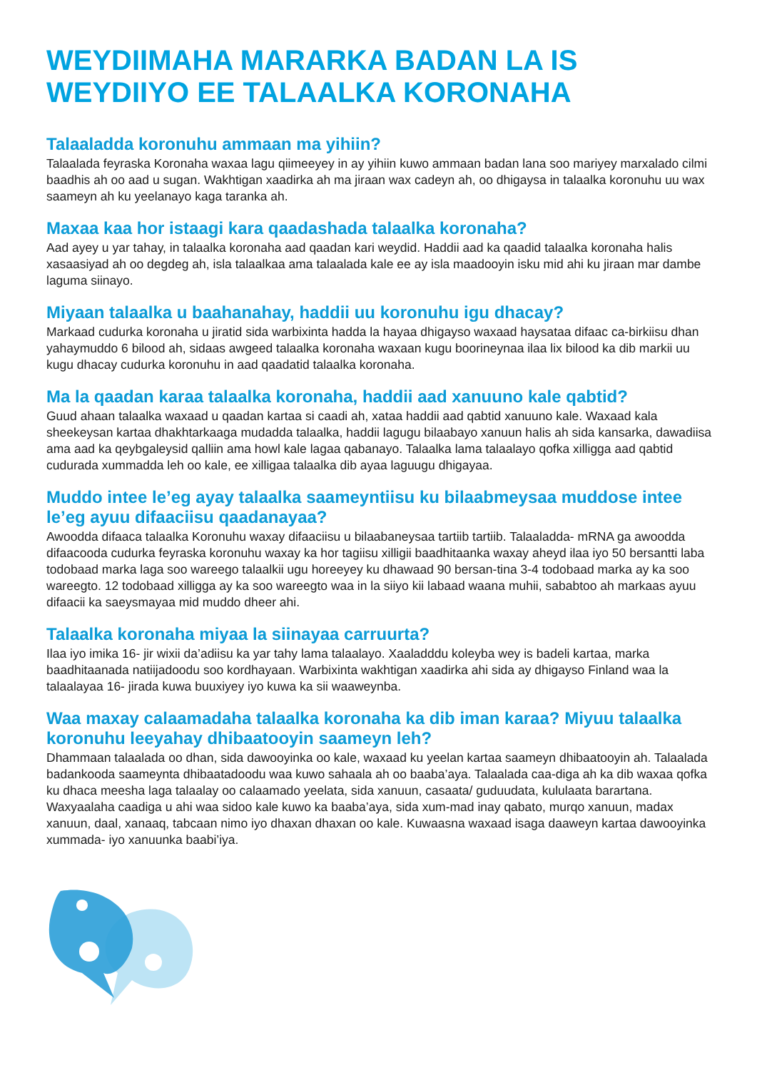WEYDIIMAHA MARARKA BADAN LA IS WEYDIIYO EE TALAALKA KORONAHA
Talaaladda koronuhu ammaan ma yihiin?
Talaalada feyraska Koronaha waxaa lagu qiimeeyey in ay yihiin kuwo ammaan badan lana soo mariyey marxalado cilmi baadhis ah oo aad u sugan. Wakhtigan xaadirka ah ma jiraan wax cadeyn ah, oo dhigaysa in talaalka koronuhu uu wax saameyn ah ku yeelanayo kaga taranka ah.
Maxaa kaa hor istaagi kara qaadashada talaalka koronaha?
Aad ayey u yar tahay, in talaalka koronaha aad qaadan kari weydid. Haddii aad ka qaadid talaalka koronaha halis xasaasiyad ah oo degdeg ah, isla talaalkaa ama talaalada kale ee ay isla maadooyin isku mid ahi ku jiraan mar dambe laguma siinayo.
Miyaan talaalka u baahanahay, haddii uu koronuhu igu dhacay?
Markaad cudurka koronaha u jiratid sida warbixinta hadda la hayaa dhigayso waxaad haysataa difaac ca-birkiisu dhan yahaymuddo 6 bilood ah, sidaas awgeed talaalka koronaha waxaan kugu boorineynaa ilaa lix bilood ka dib markii uu kugu dhacay cudurka koronuhu in aad qaadatid talaalka koronaha.
Ma la qaadan karaa talaalka koronaha, haddii aad xanuuno kale qabtid?
Guud ahaan talaalka waxaad u qaadan kartaa si caadi ah, xataa haddii aad qabtid xanuuno kale. Waxaad kala sheekeysan kartaa dhakhtarkaaga mudadda talaalka, haddii lagugu bilaabayo xanuun halis ah sida kansarka, dawadiisa ama aad ka qeybgaleysid qalliin ama howl kale lagaa qabanayo. Talaalka lama talaalayo qofka xilligga aad qabtid cudurada xummadda leh oo kale, ee xilligaa talaalka dib ayaa laguugu dhigayaa.
Muddo intee le’eg ayay talaalka saameyntiisu ku bilaabmeysaa muddose intee le’eg ayuu difaaciisu qaadanayaa?
Awoodda difaaca talaalka Koronuhu waxay difaaciisu u bilaabaneysaa tartiib tartiib. Talaaladda- mRNA ga awoodda difaacooda cudurka feyraska koronuhu waxay ka hor tagiisu xilligii baadhitaanka waxay aheyd ilaa iyo 50 bersantti laba todobaad marka laga soo wareego talaalkii ugu horeeyey ku dhawaad 90 bersan-tina 3-4 todobaad marka ay ka soo wareegto. 12 todobaad xilligga ay ka soo wareegto waa in la siiyo kii labaad waana muhii, sababtoo ah markaas ayuu difaacii ka saeysmayaa mid muddo dheer ahi.
Talaalka koronaha miyaa la siinayaa carruurta?
Ilaa iyo imika 16- jir wixii da’adiisu ka yar tahy lama talaalayo. Xaaladddu koleyba wey is badeli kartaa, marka baadhitaanada natiijadoodu soo kordhayaan. Warbixinta wakhtigan xaadirka ahi sida ay dhigayso Finland waa la talaalayaa 16- jirada kuwa buuxiyey iyo kuwa ka sii waaweynba.
Waa maxay calaamadaha talaalka koronaha ka dib iman karaa? Miyuu talaalka koronuhu leeyahay dhibaatooyin saameyn leh?
Dhammaan talaalada oo dhan, sida dawooyinka oo kale, waxaad ku yeelan kartaa saameyn dhibaatooyin ah. Talaalada badankooda saameynta dhibaatadoodu waa kuwo sahaala ah oo baaba’aya. Talaalada caa-diga ah ka dib waxaa qofka ku dhaca meesha laga talaalay oo calaamado yeelata, sida xanuun, casaata/ guduudata, kululaata barartana. Waxyaalaha caadiga u ahi waa sidoo kale kuwo ka baaba’aya, sida xum-mad inay qabato, murqo xanuun, madax xanuun, daal, xanaaq, tabcaan nimo iyo dhaxan dhaxan oo kale. Kuwaasna waxaad isaga daaweyn kartaa dawooyinka xummada- iyo xanuunka baabi’iya.